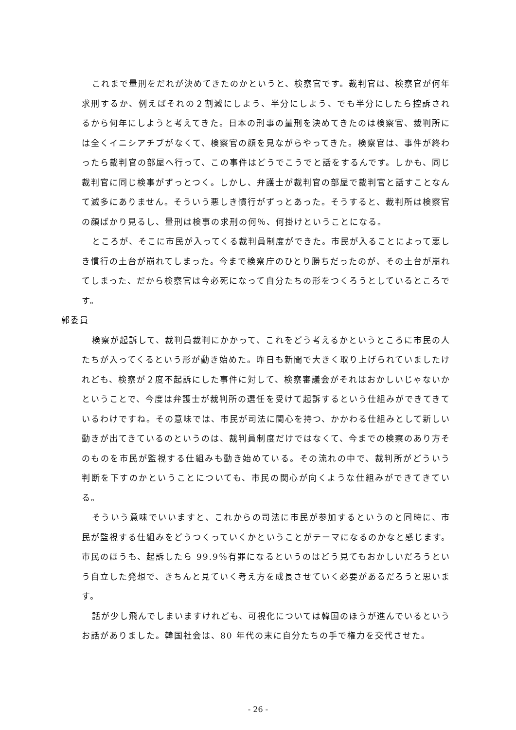これまで量刑をだれが決めてきたのかというと、検察官です。裁判官は、検察官が何年求刑するか、例えばそれの２割減にしよう、半分にしよう、でも半分にしたら控訴されるから何年にしようと考えてきた。日本の刑事の量刑を決めてきたのは検察官、裁判所には全くイニシアチブがなくて、検察官の顔を見ながらやってきた。検察官は、事件が終わったら裁判官の部屋へ行って、この事件はどうでこうでと話をするんです。しかも、同じ裁判官に同じ検事がずっとつく。しかし、弁護士が裁判官の部屋で裁判官と話すことなんて滅多にありません。そういう悪しき慣行がずっとあった。そうすると、裁判所は検察官の顔ばかり見るし、量刑は検事の求刑の何％、何掛けということになる。
ところが、そこに市民が入ってくる裁判員制度ができた。市民が入ることによって悪しき慣行の土台が崩れてしまった。今まで検察庁のひとり勝ちだったのが、その土台が崩れてしまった、だから検察官は今必死になって自分たちの形をつくろうとしているところです。
郭委員
検察が起訴して、裁判員裁判にかかって、これをどう考えるかというところに市民の人たちが入ってくるという形が動き始めた。昨日も新聞で大きく取り上げられていましたけれども、検察が２度不起訴にした事件に対して、検察審議会がそれはおかしいじゃないかということで、今度は弁護士が裁判所の選任を受けて起訴するという仕組みができてきているわけですね。その意味では、市民が司法に関心を持つ、かかわる仕組みとして新しい動きが出てきているのというのは、裁判員制度だけではなくて、今までの検察のあり方そのものを市民が監視する仕組みも動き始めている。その流れの中で、裁判所がどういう判断を下すのかということについても、市民の関心が向くような仕組みができてきている。
そういう意味でいいますと、これからの司法に市民が参加するというのと同時に、市民が監視する仕組みをどうつくっていくかということがテーマになるのかなと感じます。市民のほうも、起訴したら 99.9％有罪になるというのはどう見てもおかしいだろうという自立した発想で、きちんと見ていく考え方を成長させていく必要があるだろうと思います。
話が少し飛んでしまいますけれども、可視化については韓国のほうが進んでいるというお話がありました。韓国社会は、80 年代の末に自分たちの手で権力を交代させた。
- 26 -